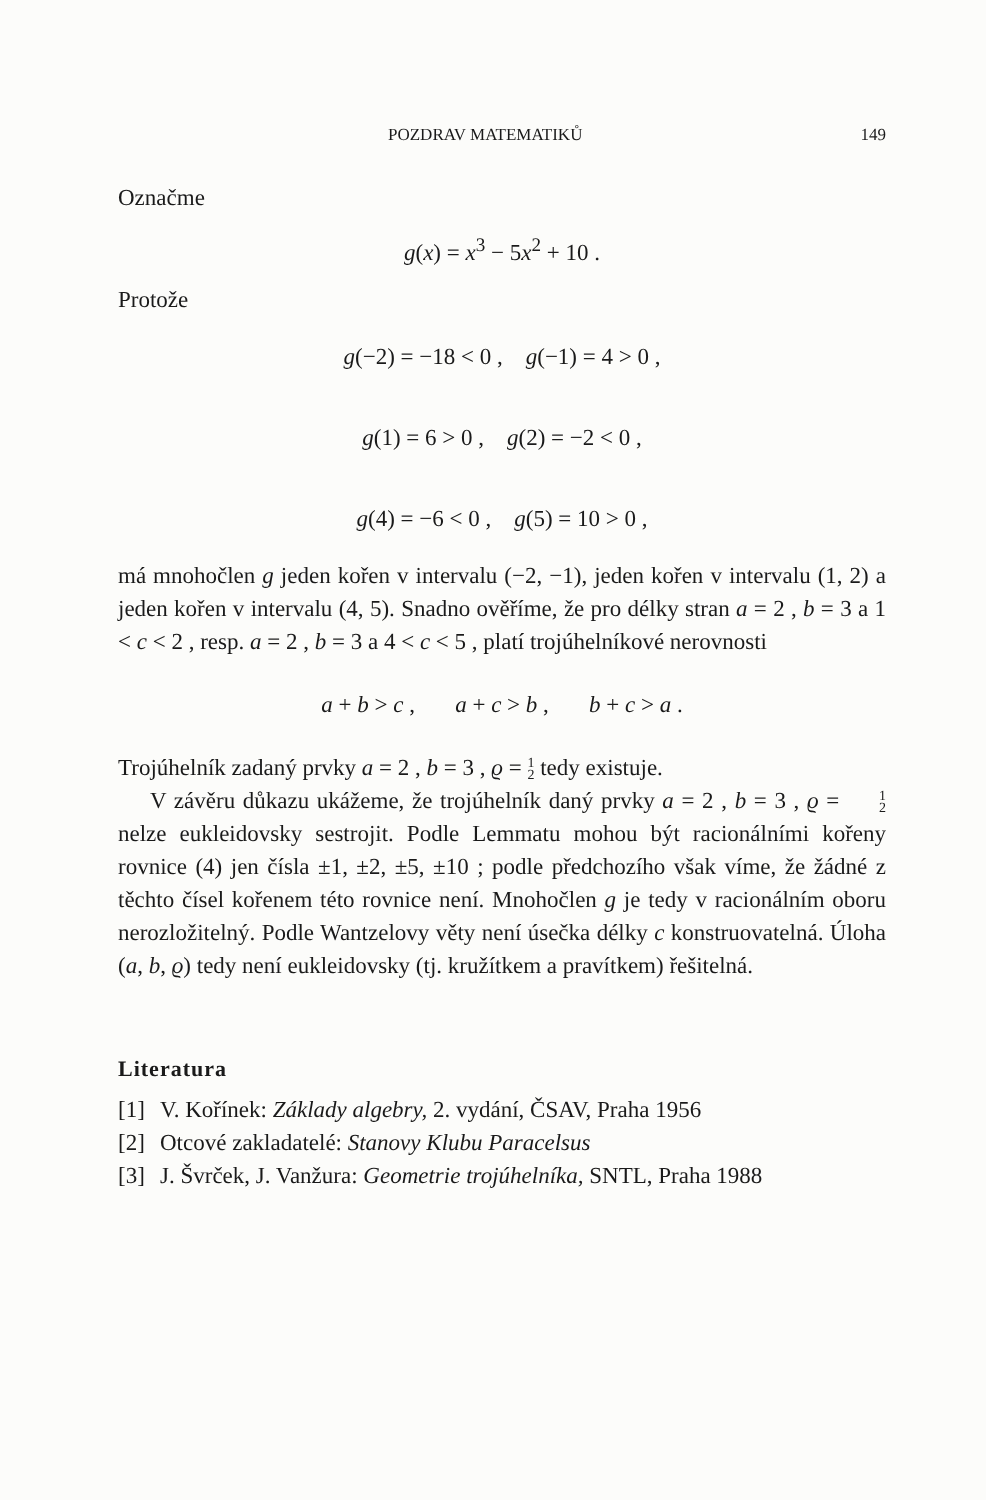POZDRAV MATEMATIKŮ 149
Označme
g(x) = x<sup>3</sup> − 5x<sup>2</sup> + 10 .
Protože
g(−2) = −18 < 0 , g(−1) = 4 > 0 ,
g(1) = 6 > 0 , g(2) = −2 < 0 ,
g(4) = −6 < 0 , g(5) = 10 > 0 ,
má mnohočlen g jeden kořen v intervalu (−2, −1), jeden kořen v intervalu (1, 2) a jeden kořen v intervalu (4, 5). Snadno ověříme, že pro délky stran a = 2 , b = 3 a 1 < c < 2 , resp. a = 2 , b = 3 a 4 < c < 5 , platí trojúhelníkové nerovnosti
a + b > c , a + c > b , b + c > a .
Trojúhelník zadaný prvky a = 2 , b = 3 , ϱ = 1 2 tedy existuje.
V závěru důkazu ukážeme, že trojúhelník daný prvky a = 2 , b = 3 , ϱ = 1 2 nelze eukleidovsky sestrojit. Podle Lemmatu mohou být racionálními kořeny rovnice (4) jen čísla ±1, ±2, ±5, ±10 ; podle předchozího však víme, že žádné z těchto čísel kořenem této rovnice není. Mnohočlen g je tedy v racionálním oboru nerozložitelný. Podle Wantzelovy věty není úsečka délky c konstruovatelná. Úloha (a, b, ϱ) tedy není eukleidovsky (tj. kružítkem a pravítkem) řešitelná.
Literatura
[1] V. Kořínek: Základy algebry, 2. vydání, ČSAV, Praha 1956
[2] Otcové zakladatelé: Stanovy Klubu Paracelsus
[3] J. Švrček, J. Vanžura: Geometrie trojúhelníka, SNTL, Praha 1988